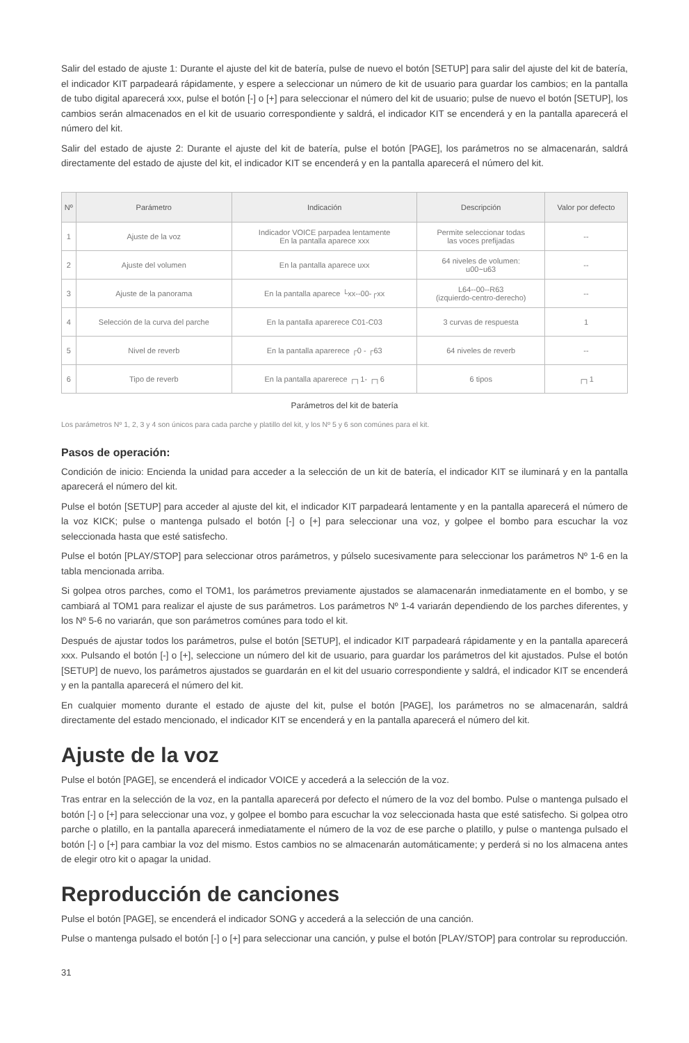Salir del estado de ajuste 1: Durante el ajuste del kit de batería, pulse de nuevo el botón [SETUP] para salir del ajuste del kit de batería, el indicador KIT parpadeará rápidamente, y espere a seleccionar un número de kit de usuario para guardar los cambios; en la pantalla de tubo digital aparecerá xxx, pulse el botón [-] o [+] para seleccionar el número del kit de usuario; pulse de nuevo el botón [SETUP], los cambios serán almacenados en el kit de usuario correspondiente y saldrá, el indicador KIT se encenderá y en la pantalla aparecerá el número del kit.
Salir del estado de ajuste 2: Durante el ajuste del kit de batería, pulse el botón [PAGE], los parámetros no se almacenarán, saldrá directamente del estado de ajuste del kit, el indicador KIT se encenderá y en la pantalla aparecerá el número del kit.
| Nº | Parámetro | Indicación | Descripción | Valor por defecto |
| --- | --- | --- | --- | --- |
| 1 | Ajuste de la voz | Indicador VOICE parpadea lentamente En la pantalla aparece xxx | Permite seleccionar todas las voces prefijadas | -- |
| 2 | Ajuste del volumen | En la pantalla aparece uxx | 64 niveles de volumen: u00~u63 | -- |
| 3 | Ajuste de la panorama | En la pantalla aparece └xx--00-┌xx | L64--00--R63 (izquierdo-centro-derecho) | -- |
| 4 | Selección de la curva del parche | En la pantalla apar​erece C01-C03 | 3 curvas de respuesta | 1 |
| 5 | Nivel de reverb | En la pantalla apar​erece ┌0 - ┌63 | 64 niveles de reverb | -- |
| 6 | Tipo de reverb | En la pantalla apar​erece ┌┐1- ┌┐6 | 6 tipos | ┌┐1 |
Parámetros del kit de batería
Los parámetros Nº 1, 2, 3 y 4 son únicos para cada parche y platillo del kit, y los Nº 5 y 6 son comúnes para el kit.
Pasos de operación:
Condición de inicio: Encienda la unidad para acceder a la selección de un kit de batería, el indicador KIT se iluminará y en la pantalla aparecerá el número del kit.
Pulse el botón [SETUP] para acceder al ajuste del kit, el indicador KIT parpadeará lentamente y en la pantalla aparecerá el número de la voz KICK; pulse o mantenga pulsado el botón [-] o [+] para seleccionar una voz, y golpee el bombo para escuchar la voz seleccionada hasta que esté satisfecho.
Pulse el botón [PLAY/STOP] para seleccionar otros parámetros, y púlselo sucesivamente para seleccionar los parámetros Nº 1-6 en la tabla mencionada arriba.
Si golpea otros parches, como el TOM1, los parámetros previamente ajustados se alamacenarán inmediatamente en el bombo, y se cambiará al TOM1 para realizar el ajuste de sus parámetros. Los parámetros Nº 1-4 variarán dependiendo de los parches diferentes, y los Nº 5-6 no variarán, que son parámetros comúnes para todo el kit.
Después de ajustar todos los parámetros, pulse el botón [SETUP], el indicador KIT parpadeará rápidamente y en la pantalla aparecerá xxx. Pulsando el botón [-] o [+], seleccione un número del kit de usuario, para guardar los parámetros del kit ajustados. Pulse el botón [SETUP] de nuevo, los parámetros ajustados se guardarán en el kit del usuario correspondiente y saldrá, el indicador KIT se encenderá y en la pantalla aparecerá el número del kit.
En cualquier momento durante el estado de ajuste del kit, pulse el botón [PAGE], los parámetros no se almacenarán, saldrá directamente del estado mencionado, el indicador KIT se encenderá y en la pantalla aparecerá el número del kit.
Ajuste de la voz
Pulse el botón [PAGE], se encenderá el indicador VOICE y accederá a la selección de la voz.
Tras entrar en la selección de la voz, en la pantalla aparecerá por defecto el número de la voz del bombo. Pulse o mantenga pulsado el botón [-] o [+] para seleccionar una voz, y golpee el bombo para escuchar la voz seleccionada hasta que esté satisfecho. Si golpea otro parche o platillo, en la pantalla aparecerá inmediatamente el número de la voz de ese parche o platillo, y pulse o mantenga pulsado el botón [-] o [+] para cambiar la voz del mismo. Estos cambios no se almacenarán automáticamente; y perderá si no los almacena antes de elegir otro kit o apagar la unidad.
Reproducción de canciones
Pulse el botón [PAGE], se encenderá el indicador SONG y accederá a la selección de una canción.
Pulse o mantenga pulsado el botón [-] o [+] para seleccionar una canción, y pulse el botón [PLAY/STOP] para controlar su reproducción.
31